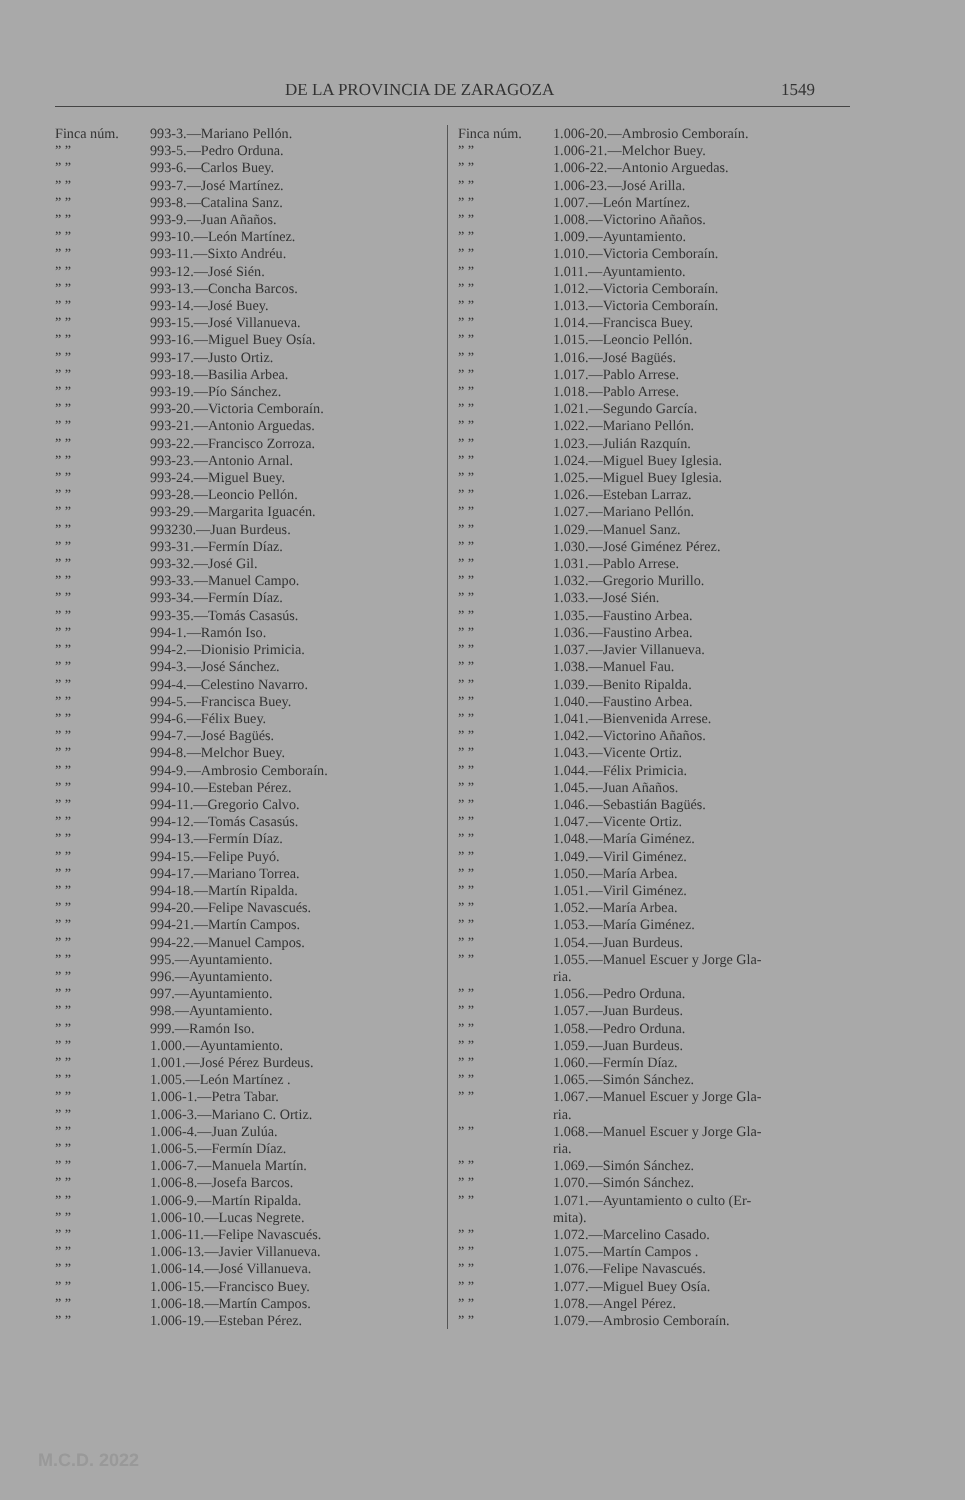DE LA PROVINCIA DE ZARAGOZA 1549
Finca núm. 993-3.—Mariano Pellón.
” ” 993-5.—Pedro Orduna.
” ” 993-6.—Carlos Buey.
” ” 993-7.—José Martínez.
” ” 993-8.—Catalina Sanz.
” ” 993-9.—Juan Añaños.
” ” 993-10.—León Martínez.
” ” 993-11.—Sixto Andréu.
” ” 993-12.—José Sién.
” ” 993-13.—Concha Barcos.
” ” 993-14.—José Buey.
” ” 993-15.—José Villanueva.
” ” 993-16.—Miguel Buey Osía.
” ” 993-17.—Justo Ortiz.
” ” 993-18.—Basilia Arbea.
” ” 993-19.—Pío Sánchez.
” ” 993-20.—Victoria Cemboraín.
” ” 993-21.—Antonio Arguedas.
” ” 993-22.—Francisco Zorroza.
” ” 993-23.—Antonio Arnal.
” ” 993-24.—Miguel Buey.
” ” 993-28.—Leoncio Pellón.
” ” 993-29.—Margarita Iguacén.
” ” 993230.—Juan Burdeus.
” ” 993-31.—Fermín Díaz.
” ” 993-32.—José Gil.
” ” 993-33.—Manuel Campo.
” ” 993-34.—Fermín Díaz.
” ” 993-35.—Tomás Casasús.
” ” 994-1.—Ramón Iso.
” ” 994-2.—Dionisio Primicia.
” ” 994-3.—José Sánchez.
” ” 994-4.—Celestino Navarro.
” ” 994-5.—Francisca Buey.
” ” 994-6.—Félix Buey.
” ” 994-7.—José Bagüés.
” ” 994-8.—Melchor Buey.
” ” 994-9.—Ambrosio Cemboraín.
” ” 994-10.—Esteban Pérez.
” ” 994-11.—Gregorio Calvo.
” ” 994-12.—Tomás Casasús.
” ” 994-13.—Fermín Díaz.
” ” 994-15.—Felipe Puyó.
” ” 994-17.—Mariano Torrea.
” ” 994-18.—Martín Ripalda.
” ” 994-20.—Felipe Navascués.
” ” 994-21.—Martín Campos.
” ” 994-22.—Manuel Campos.
” ” 995.—Ayuntamiento.
” ” 996.—Ayuntamiento.
” ” 997.—Ayuntamiento.
” ” 998.—Ayuntamiento.
” ” 999.—Ramón Iso.
” ” 1.000.—Ayuntamiento.
” ” 1.001.—José Pérez Burdeus.
” ” 1.005.—León Martínez .
” ” 1.006-1.—Petra Tabar.
” ” 1.006-3.—Mariano C. Ortiz.
” ” 1.006-4.—Juan Zulúa.
” ” 1.006-5.—Fermín Díaz.
” ” 1.006-7.—Manuela Martín.
” ” 1.006-8.—Josefa Barcos.
” ” 1.006-9.—Martín Ripalda.
” ” 1.006-10.—Lucas Negrete.
” ” 1.006-11.—Felipe Navascués.
” ” 1.006-13.—Javier Villanueva.
” ” 1.006-14.—José Villanueva.
” ” 1.006-15.—Francisco Buey.
” ” 1.006-18.—Martín Campos.
” ” 1.006-19.—Esteban Pérez.
Finca núm. 1.006-20.—Ambrosio Cemboraín.
” ” 1.006-21.—Melchor Buey.
” ” 1.006-22.—Antonio Arguedas.
” ” 1.006-23.—José Arilla.
” ” 1.007.—León Martínez.
” ” 1.008.—Victorino Añaños.
” ” 1.009.—Ayuntamiento.
” ” 1.010.—Victoria Cemboraín.
” ” 1.011.—Ayuntamiento.
” ” 1.012.—Victoria Cemboraín.
” ” 1.013.—Victoria Cemboraín.
” ” 1.014.—Francisca Buey.
” ” 1.015.—Leoncio Pellón.
” ” 1.016.—José Bagüés.
” ” 1.017.—Pablo Arrese.
” ” 1.018.—Pablo Arrese.
” ” 1.021.—Segundo García.
” ” 1.022.—Mariano Pellón.
” ” 1.023.—Julián Razquín.
” ” 1.024.—Miguel Buey Iglesia.
” ” 1.025.—Miguel Buey Iglesia.
” ” 1.026.—Esteban Larraz.
” ” 1.027.—Mariano Pellón.
” ” 1.029.—Manuel Sanz.
” ” 1.030.—José Giménez Pérez.
” ” 1.031.—Pablo Arrese.
” ” 1.032.—Gregorio Murillo.
” ” 1.033.—José Sién.
” ” 1.035.—Faustino Arbea.
” ” 1.036.—Faustino Arbea.
” ” 1.037.—Javier Villanueva.
” ” 1.038.—Manuel Fau.
” ” 1.039.—Benito Ripalda.
” ” 1.040.—Faustino Arbea.
” ” 1.041.—Bienvenida Arrese.
” ” 1.042.—Victorino Añaños.
” ” 1.043.—Vicente Ortiz.
” ” 1.044.—Félix Primicia.
” ” 1.045.—Juan Añaños.
” ” 1.046.—Sebastián Bagüés.
” ” 1.047.—Vicente Ortiz.
” ” 1.048.—María Giménez.
” ” 1.049.—Viril Giménez.
” ” 1.050.—María Arbea.
” ” 1.051.—Viril Giménez.
” ” 1.052.—María Arbea.
” ” 1.053.—María Giménez.
” ” 1.054.—Juan Burdeus.
” ” 1.055.—Manuel Escuer y Jorge Gla-
ria.
” ” 1.056.—Pedro Orduna.
” ” 1.057.—Juan Burdeus.
” ” 1.058.—Pedro Orduna.
” ” 1.059.—Juan Burdeus.
” ” 1.060.—Fermín Díaz.
” ” 1.065.—Simón Sánchez.
” ” 1.067.—Manuel Escuer y Jorge Gla-
ria.
” ” 1.068.—Manuel Escuer y Jorge Gla-
ria.
” ” 1.069.—Simón Sánchez.
” ” 1.070.—Simón Sánchez.
” ” 1.071.—Ayuntamiento o culto (Er-
mita).
” ” 1.072.—Marcelino Casado.
” ” 1.075.—Martín Campos .
” ” 1.076.—Felipe Navascués.
” ” 1.077.—Miguel Buey Osía.
” ” 1.078.—Angel Pérez.
” ” 1.079.—Ambrosio Cemboraín.
M.C.D. 2022